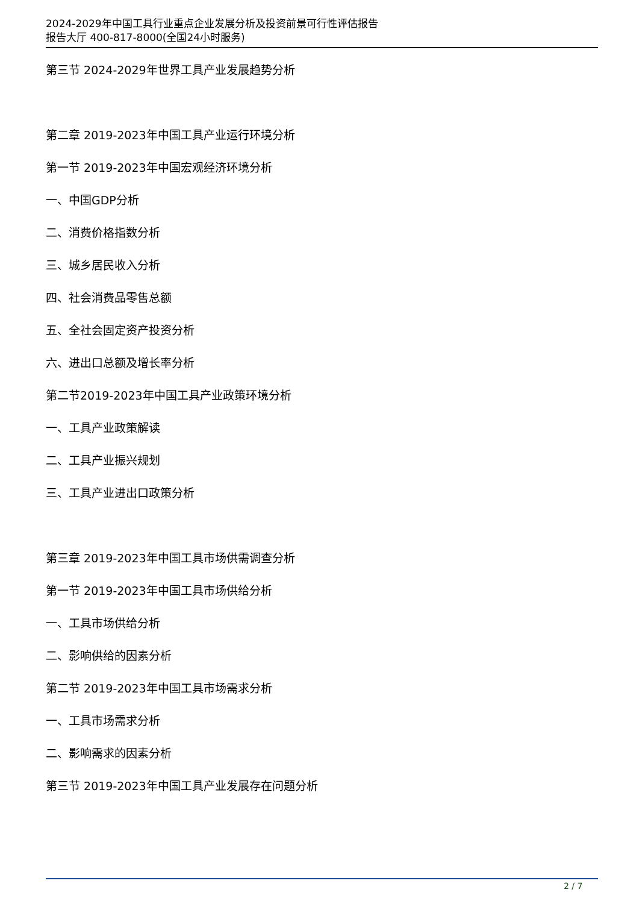2024-2029年中国工具行业重点企业发展分析及投资前景可行性评估报告
报告大厅 400-817-8000(全国24小时服务)
第三节 2024-2029年世界工具产业发展趋势分析
第二章 2019-2023年中国工具产业运行环境分析
第一节 2019-2023年中国宏观经济环境分析
一、中国GDP分析
二、消费价格指数分析
三、城乡居民收入分析
四、社会消费品零售总额
五、全社会固定资产投资分析
六、进出口总额及增长率分析
第二节2019-2023年中国工具产业政策环境分析
一、工具产业政策解读
二、工具产业振兴规划
三、工具产业进出口政策分析
第三章 2019-2023年中国工具市场供需调查分析
第一节 2019-2023年中国工具市场供给分析
一、工具市场供给分析
二、影响供给的因素分析
第二节 2019-2023年中国工具市场需求分析
一、工具市场需求分析
二、影响需求的因素分析
第三节 2019-2023年中国工具产业发展存在问题分析
2 / 7